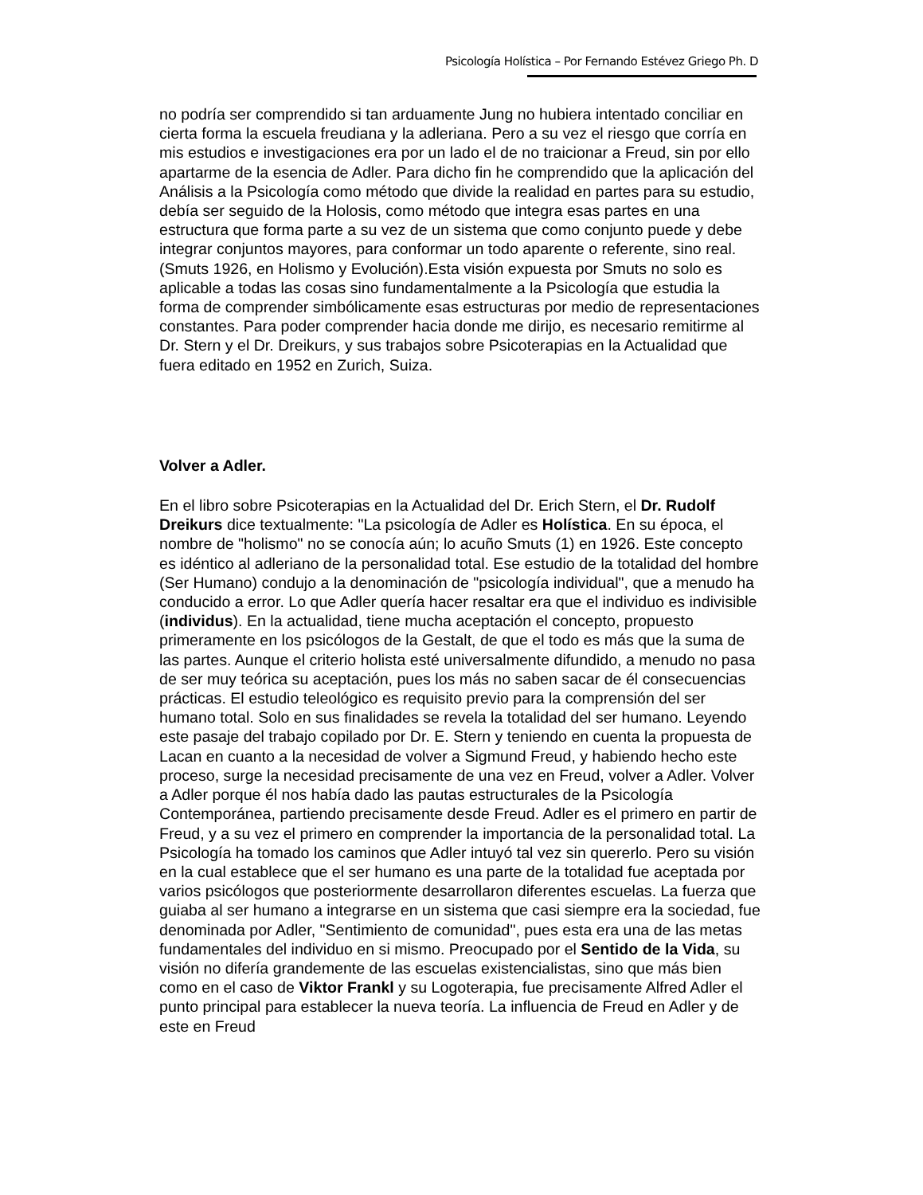Psicología Holística – Por Fernando Estévez Griego Ph. D
no podría ser comprendido si tan arduamente Jung no hubiera intentado conciliar en cierta forma la escuela freudiana y la adleriana. Pero a su vez el riesgo que corría en mis estudios e investigaciones era por un lado el de no traicionar a Freud, sin por ello apartarme de la esencia de Adler. Para dicho fin he comprendido que la aplicación del Análisis a la Psicología como método que divide la realidad en partes para su estudio, debía ser seguido de la Holosis, como método que integra esas partes en una estructura que forma parte a su vez de un sistema que como conjunto puede y debe integrar conjuntos mayores, para conformar un todo aparente o referente, sino real. (Smuts 1926, en Holismo y Evolución).Esta visión expuesta por Smuts no solo es aplicable a todas las cosas sino fundamentalmente a la Psicología que estudia la forma de comprender simbólicamente esas estructuras por medio de representaciones constantes. Para poder comprender hacia donde me dirijo, es necesario remitirme al Dr. Stern y el Dr. Dreikurs, y sus trabajos sobre Psicoterapias en la Actualidad que fuera editado en 1952 en Zurich, Suiza.
Volver a Adler.
En el libro sobre Psicoterapias en la Actualidad del Dr. Erich Stern, el Dr. Rudolf Dreikurs dice textualmente: "La psicología de Adler es Holística. En su época, el nombre de "holismo" no se conocía aún; lo acuño Smuts (1) en 1926. Este concepto es idéntico al adleriano de la personalidad total. Ese estudio de la totalidad del hombre (Ser Humano) condujo a la denominación de "psicología individual", que a menudo ha conducido a error. Lo que Adler quería hacer resaltar era que el individuo es indivisible (individus). En la actualidad, tiene mucha aceptación el concepto, propuesto primeramente en los psicólogos de la Gestalt, de que el todo es más que la suma de las partes. Aunque el criterio holista esté universalmente difundido, a menudo no pasa de ser muy teórica su aceptación, pues los más no saben sacar de él consecuencias prácticas. El estudio teleológico es requisito previo para la comprensión del ser humano total. Solo en sus finalidades se revela la totalidad del ser humano. Leyendo este pasaje del trabajo copilado por Dr. E. Stern y teniendo en cuenta la propuesta de Lacan en cuanto a la necesidad de volver a Sigmund Freud, y habiendo hecho este proceso, surge la necesidad precisamente de una vez en Freud, volver a Adler. Volver a Adler porque él nos había dado las pautas estructurales de la Psicología Contemporánea, partiendo precisamente desde Freud. Adler es el primero en partir de Freud, y a su vez el primero en comprender la importancia de la personalidad total. La Psicología ha tomado los caminos que Adler intuyó tal vez sin quererlo. Pero su visión en la cual establece que el ser humano es una parte de la totalidad fue aceptada por varios psicólogos que posteriormente desarrollaron diferentes escuelas. La fuerza que guiaba al ser humano a integrarse en un sistema que casi siempre era la sociedad, fue denominada por Adler, "Sentimiento de comunidad", pues esta era una de las metas fundamentales del individuo en si mismo. Preocupado por el Sentido de la Vida, su visión no difería grandemente de las escuelas existencialistas, sino que más bien como en el caso de Viktor Frankl y su Logoterapia, fue precisamente Alfred Adler el punto principal para establecer la nueva teoría. La influencia de Freud en Adler y de este en Freud